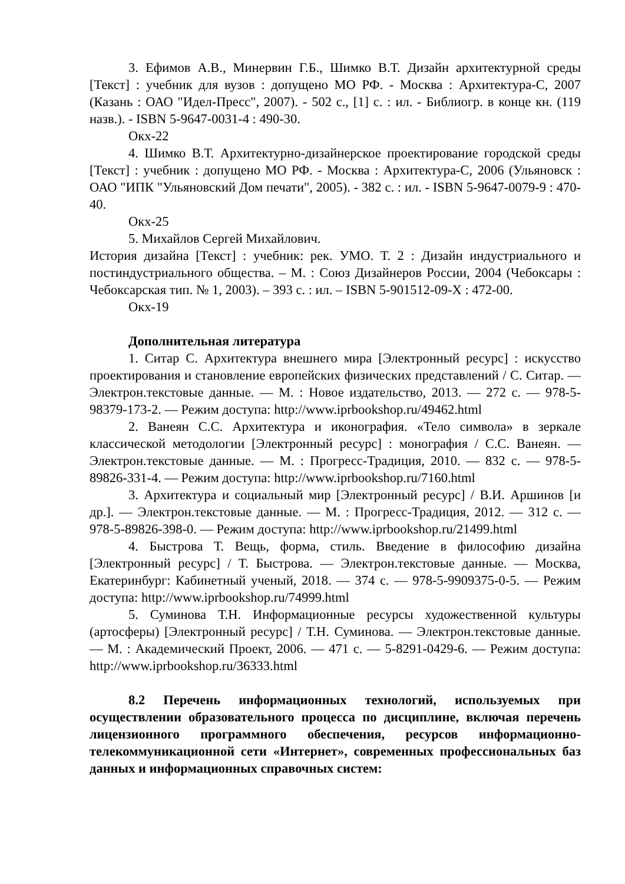3. Ефимов А.В., Минервин Г.Б., Шимко В.Т. Дизайн архитектурной среды [Текст] : учебник для вузов : допущено МО РФ. - Москва : Архитектура-С, 2007 (Казань : ОАО "Идел-Пресс", 2007). - 502 с., [1] с. : ил. - Библиогр. в конце кн. (119 назв.). - ISBN 5-9647-0031-4 : 490-30.
Окх-22
4. Шимко В.Т. Архитектурно-дизайнерское проектирование городской среды [Текст] : учебник : допущено МО РФ. - Москва : Архитектура-С, 2006 (Ульяновск : ОАО "ИПК "Ульяновский Дом печати", 2005). - 382 с. : ил. - ISBN 5-9647-0079-9 : 470-40.
Окх-25
5. Михайлов Сергей Михайлович.
История дизайна [Текст] : учебник: рек. УМО. Т. 2 : Дизайн индустриального и постиндустриального общества. – М. : Союз Дизайнеров России, 2004 (Чебоксары : Чебоксарская тип. № 1, 2003). – 393 с. : ил. – ISBN 5-901512-09-X : 472-00.
Окх-19
Дополнительная литература
1. Ситар С. Архитектура внешнего мира [Электронный ресурс] : искусство проектирования и становление европейских физических представлений / С. Ситар. — Электрон.текстовые данные. — М. : Новое издательство, 2013. — 272 c. — 978-5-98379-173-2. — Режим доступа: http://www.iprbookshop.ru/49462.html
2. Ванеян С.С. Архитектура и иконография. «Тело символа» в зеркале классической методологии [Электронный ресурс] : монография / С.С. Ванеян. — Электрон.текстовые данные. — М. : Прогресс-Традиция, 2010. — 832 c. — 978-5-89826-331-4. — Режим доступа: http://www.iprbookshop.ru/7160.html
3. Архитектура и социальный мир [Электронный ресурс] / В.И. Аршинов [и др.]. — Электрон.текстовые данные. — М. : Прогресс-Традиция, 2012. — 312 c. — 978-5-89826-398-0. — Режим доступа: http://www.iprbookshop.ru/21499.html
4. Быстрова Т. Вещь, форма, стиль. Введение в философию дизайна [Электронный ресурс] / Т. Быстрова. — Электрон.текстовые данные. — Москва, Екатеринбург: Кабинетный ученый, 2018. — 374 c. — 978-5-9909375-0-5. — Режим доступа: http://www.iprbookshop.ru/74999.html
5. Суминова Т.Н. Информационные ресурсы художественной культуры (артосферы) [Электронный ресурс] / Т.Н. Суминова. — Электрон.текстовые данные. — М. : Академический Проект, 2006. — 471 c. — 5-8291-0429-6. — Режим доступа: http://www.iprbookshop.ru/36333.html
8.2 Перечень информационных технологий, используемых при осуществлении образовательного процесса по дисциплине, включая перечень лицензионного программного обеспечения, ресурсов информационно-телекоммуникационной сети «Интернет», современных профессиональных баз данных и информационных справочных систем: